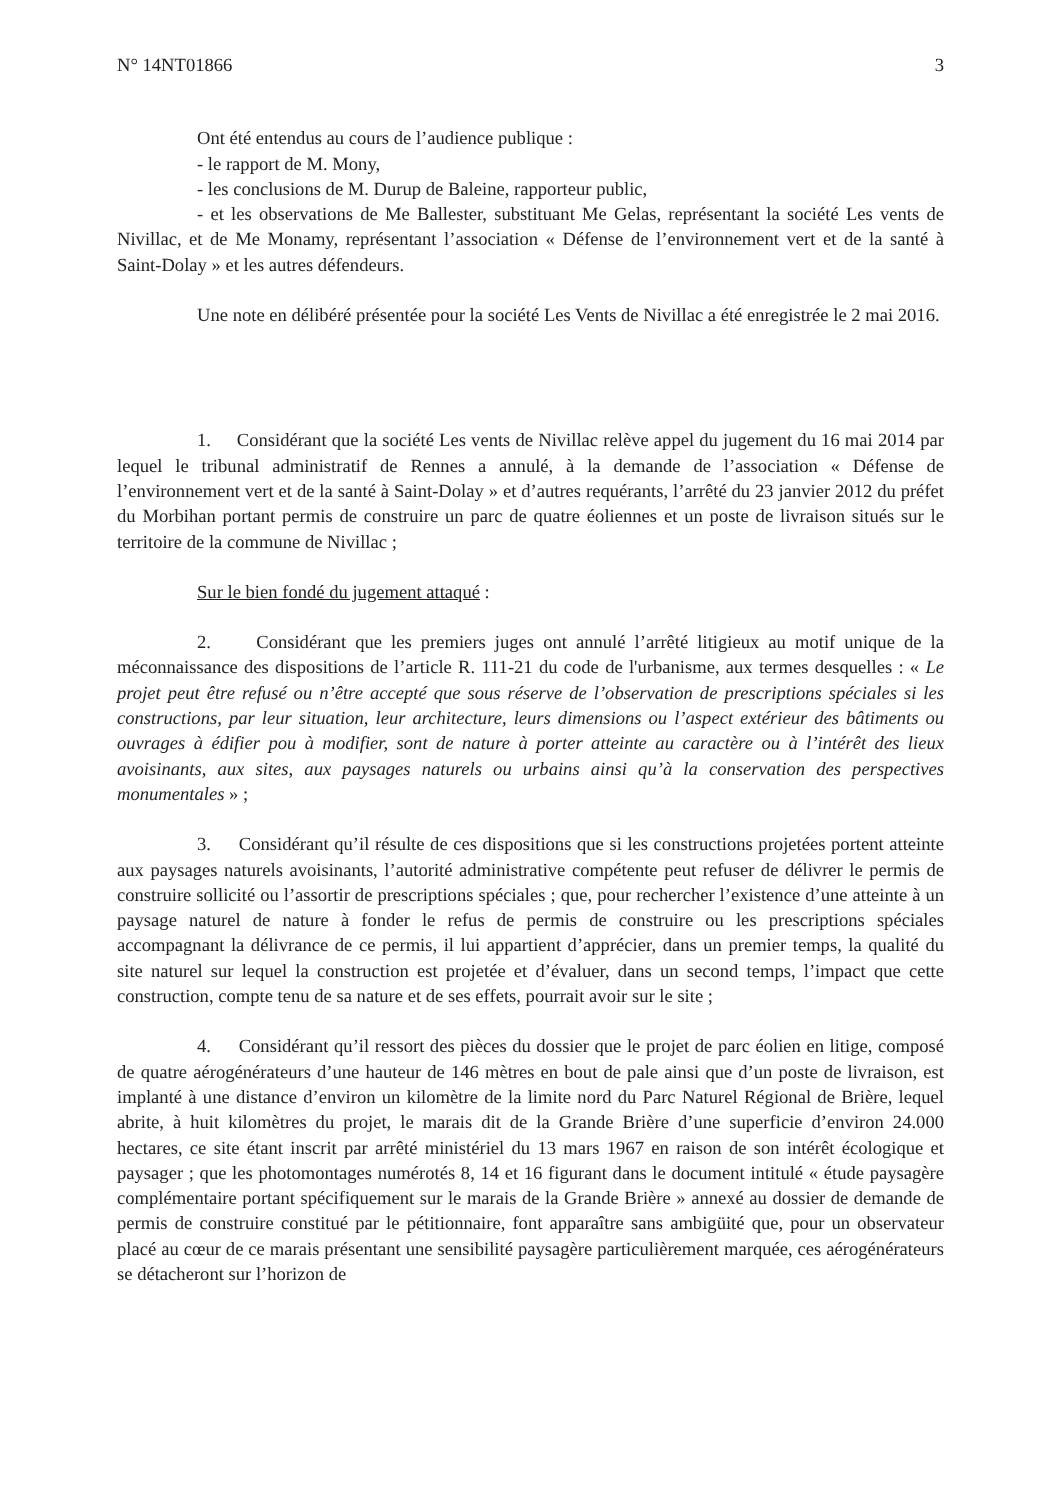N° 14NT01866 3
Ont été entendus au cours de l’audience publique :
- le rapport de M. Mony,
- les conclusions de M. Durup de Baleine, rapporteur public,
- et les observations de Me Ballester, substituant Me Gelas, représentant la société Les vents de Nivillac, et de Me Monamy, représentant l’association « Défense de l’environnement vert et de la santé à Saint-Dolay » et les autres défendeurs.
Une note en délibéré présentée pour la société Les Vents de Nivillac a été enregistrée le 2 mai 2016.
1. Considérant que la société Les vents de Nivillac relève appel du jugement du 16 mai 2014 par lequel le tribunal administratif de Rennes a annulé, à la demande de l’association « Défense de l’environnement vert et de la santé à Saint-Dolay » et d’autres requérants, l’arrêté du 23 janvier 2012 du préfet du Morbihan portant permis de construire un parc de quatre éoliennes et un poste de livraison situés sur le territoire de la commune de Nivillac ;
Sur le bien fondé du jugement attaqué :
2. Considérant que les premiers juges ont annulé l’arrêté litigieux au motif unique de la méconnaissance des dispositions de l’article R. 111-21 du code de l'urbanisme, aux termes desquelles : « Le projet peut être refusé ou n’être accepté que sous réserve de l’observation de prescriptions spéciales si les constructions, par leur situation, leur architecture, leurs dimensions ou l’aspect extérieur des bâtiments ou ouvrages à édifier pou à modifier, sont de nature à porter atteinte au caractère ou à l’intérêt des lieux avoisinants, aux sites, aux paysages naturels ou urbains ainsi qu’à la conservation des perspectives monumentales » ;
3. Considérant qu’il résulte de ces dispositions que si les constructions projetées portent atteinte aux paysages naturels avoisinants, l’autorité administrative compétente peut refuser de délivrer le permis de construire sollicité ou l’assortir de prescriptions spéciales ; que, pour rechercher l’existence d’une atteinte à un paysage naturel de nature à fonder le refus de permis de construire ou les prescriptions spéciales accompagnant la délivrance de ce permis, il lui appartient d’apprécier, dans un premier temps, la qualité du site naturel sur lequel la construction est projetée et d’évaluer, dans un second temps, l’impact que cette construction, compte tenu de sa nature et de ses effets, pourrait avoir sur le site ;
4. Considérant qu’il ressort des pièces du dossier que le projet de parc éolien en litige, composé de quatre aérogénérateurs d’une hauteur de 146 mètres en bout de pale ainsi que d’un poste de livraison, est implanté à une distance d’environ un kilomètre de la limite nord du Parc Naturel Régional de Brière, lequel abrite, à huit kilomètres du projet, le marais dit de la Grande Brière d’une superficie d’environ 24.000 hectares, ce site étant inscrit par arrêté ministériel du 13 mars 1967 en raison de son intérêt écologique et paysager ; que les photomontages numérotés 8, 14 et 16 figurant dans le document intitulé « étude paysagère complémentaire portant spécifiquement sur le marais de la Grande Brière » annexé au dossier de demande de permis de construire constitué par le pétitionnaire, font apparaître sans ambigüité que, pour un observateur placé au cœur de ce marais présentant une sensibilité paysagère particulièrement marquée, ces aérogénérateurs se détacheront sur l’horizon de